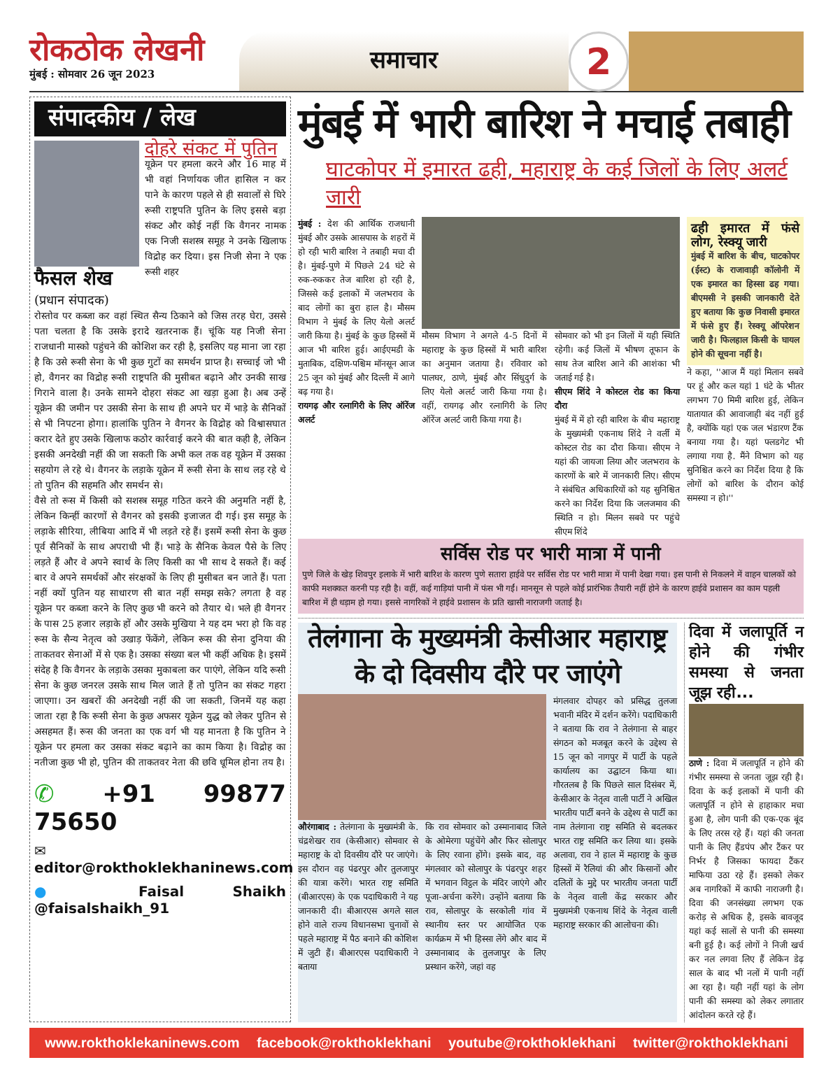रोकठोक लेखनी
मुंबई : सोमवार 26 जून 2023
समाचार
2
संपादकीय / लेख
फैसल शेख
(प्रधान संपादक)
दोहरे संकट में पुतिन
यूक्रेन पर हमला करने और 16 माह में भी वहां निर्णायक जीत हासिल न कर पाने के कारण पहले से ही सवालों से घिरे रूसी राष्ट्रपति पुतिन के लिए इससे बड़ा संकट और कोई नहीं कि वैगनर नामक एक निजी सशस्त्र समूह ने उनके खिलाफ विद्रोह कर दिया। इस निजी सेना ने एक रूसी शहर
रोस्तोव पर कब्जा कर वहां स्थित सैन्य ठिकाने को जिस तरह घेरा, उससे पता चलता है कि उसके इरादे खतरनाक हैं। चूंकि यह निजी सेना राजधानी मास्को पहुंचने की कोशिश कर रही है, इसलिए यह माना जा रहा है कि उसे रूसी सेना के भी कुछ गुटों का समर्थन प्राप्त है। सच्चाई जो भी हो, वैगनर का विद्रोह रूसी राष्ट्रपति की मुसीबत बढ़ाने और उनकी साख गिराने वाला है। उनके सामने दोहरा संकट आ खड़ा हुआ है। अब उन्हें यूक्रेन की जमीन पर उसकी सेना के साथ ही अपने घर में भाड़े के सैनिकों से भी निपटना होगा। हालांकि पुतिन ने वैगनर के विद्रोह को विश्वासघात करार देते हुए उसके खिलाफ कठोर कार्रवाई करने की बात कही है, लेकिन इसकी अनदेखी नहीं की जा सकती कि अभी कल तक वह यूक्रेन में उसका सहयोग ले रहे थे। वैगनर के लड़ाके यूक्रेन में रूसी सेना के साथ लड़ रहे थे तो पुतिन की सहमति और समर्थन से।
वैसे तो रूस में किसी को सशस्त्र समूह गठित करने की अनुमति नहीं है, लेकिन किन्हीं कारणों से वैगनर को इसकी इजाजत दी गई। इस समूह के लड़ाके सीरिया, लीबिया आदि में भी लड़ते रहे हैं। इसमें रूसी सेना के कुछ पूर्व सैनिकों के साथ अपराधी भी हैं। भाड़े के सैनिक केवल पैसे के लिए लड़ते हैं और वे अपने स्वार्थ के लिए किसी का भी साथ दे सकते हैं। कई बार वे अपने समर्थकों और संरक्षकों के लिए ही मुसीबत बन जाते हैं। पता नहीं क्यों पुतिन यह साधारण सी बात नहीं समझ सके? लगता है वह यूक्रेन पर कब्जा करने के लिए कुछ भी करने को तैयार थे। भले ही वैगनर के पास 25 हजार लड़ाके हों और उसके मुखिया ने यह दम भरा हो कि वह रूस के सैन्य नेतृत्व को उखाड़ फेंकेंगे, लेकिन रूस की सेना दुनिया की ताकतवर सेनाओं में से एक है। उसका संख्या बल भी कहीं अधिक है। इसमें संदेह है कि वैगनर के लड़ाके उसका मुकाबला कर पाएंगे, लेकिन यदि रूसी सेना के कुछ जनरल उसके साथ मिल जाते हैं तो पुतिन का संकट गहरा जाएगा। उन खबरों की अनदेखी नहीं की जा सकती, जिनमें यह कहा जाता रहा है कि रूसी सेना के कुछ अफसर यूक्रेन युद्ध को लेकर पुतिन से असहमत हैं। रूस की जनता का एक वर्ग भी यह मानता है कि पुतिन ने यूक्रेन पर हमला कर उसका संकट बढ़ाने का काम किया है। विद्रोह का नतीजा कुछ भी हो, पुतिन की ताकतवर नेता की छवि धूमिल होना तय है।
✆ +91 99877 75650
✉ editor@rokthoklekhaninews.com
● Faisal Shaikh @faisalshaikh_91
मुंबई में भारी बारिश ने मचाई तबाही
घाटकोपर में इमारत ढही, महाराष्ट्र के कई जिलों के लिए अलर्ट जारी
मुंबई : देश की आर्थिक राजधानी मुंबई और उसके आसपास के शहरों में हो रही भारी बारिश ने तबाही मचा दी है। मुंबई-पुणे में पिछले 24 घंटे से रुक-रुककर तेज बारिश हो रही है, जिससे कई इलाकों में जलभराव के बाद लोगों का बुरा हाल है। मौसम विभाग ने मुंबई के लिए येलो अलर्ट जारी किया है। मुंबई के कुछ हिस्सों में आज भी बारिश हुई। आईएमडी के मुताबिक, दक्षिण-पश्चिम मॉनसून आज 25 जून को मुंबई और दिल्ली में आगे बढ़ गया है।
रायगढ़ और रत्नागिरी के लिए ऑरेंज अलर्ट
मौसम विभाग ने अगले 4-5 दिनों में महाराष्ट्र के कुछ हिस्सों में भारी बारिश का अनुमान जताया है। रविवार को पालघर, ठाणे, मुंबई और सिंधुदुर्ग के लिए येलो अलर्ट जारी किया गया है। वहीं, रायगढ़ और रत्नागिरी के लिए ऑरेंज अलर्ट जारी किया गया है।
सोमवार को भी इन जिलों में यही स्थिति रहेगी। कई जिलों में भीषण तूफान के साथ तेज बारिश आने की आशंका भी जताई गई है।
सीएम शिंदे ने कोस्टल रोड का किया दौरा
मुंबई में में हो रही बारिश के बीच महाराष्ट्र के मुख्यमंत्री एकनाथ शिंदे ने वर्ली में कोस्टल रोड का दौरा किया। सीएम ने यहां की जायजा लिया और जलभराव के कारणों के बारे में जानकारी लिए। सीएम ने संबंधित अधिकारियों को यह सुनिश्चित करने का निर्देश दिया कि जलजमाव की स्थिति न हो। मिलन सबवे पर पहुंचे सीएम शिंदे
ढही इमारत में फंसे लोग, रेस्क्यू जारी
मुंबई में बारिश के बीच, घाटकोपर (ईस्ट) के राजावाड़ी कॉलोनी में एक इमारत का हिस्सा ढह गया। बीएमसी ने इसकी जानकारी देते हुए बताया कि कुछ निवासी इमारत में फंसे हुए हैं। रेस्क्यू ऑपरेशन जारी है। फिलहाल किसी के घायल होने की सूचना नहीं है।
ने कहा, ''आज मैं यहां मिलान सबवे पर हूं और कल यहां 1 घंटे के भीतर लगभग 70 मिमी बारिश हुई, लेकिन यातायात की आवाजाही बंद नहीं हुई है, क्योंकि यहां एक जल भंडारण टैंक बनाया गया है। यहां फ्लडगेट भी लगाया गया है. मैंने विभाग को यह सुनिश्चित करने का निर्देश दिया है कि लोगों को बारिश के दौरान कोई समस्या न हो।''
सर्विस रोड पर भारी मात्रा में पानी
पुणे जिले के खेड़ शिवपुर इलाके में भारी बारिश के कारण पुणे सतारा हाईवे पर सर्विस रोड पर भारी मात्रा में पानी देखा गया। इस पानी से निकलने में वाहन चालकों को काफी मशक्कत करनी पड़ रही है। वहीं, कई गाड़ियां पानी में फंस भी गईं। मानसून से पहले कोई प्रारंभिक तैयारी नहीं होने के कारण हाईवे प्रशासन का काम पहली बारिश में ही धड़ाम हो गया। इससे नागरिकों ने हाईवे प्रशासन के प्रति खासी नाराजगी जताई है।
तेलंगाना के मुख्यमंत्री केसीआर महाराष्ट्र के दो दिवसीय दौरे पर जाएंगे
औरंगाबाद : तेलंगाना के मुख्यमंत्री के. चंद्रशेखर राव (केसीआर) सोमवार से महाराष्ट्र के दो दिवसीय दौरे पर जाएंगे। इस दौरान वह पंढरपुर और तुलजापुर की यात्रा करेंगे। भारत राष्ट्र समिति (बीआरएस) के एक पदाधिकारी ने यह जानकारी दी। बीआरएस अगले साल होने वाले राज्य विधानसभा चुनावों से पहले महाराष्ट्र में पैठ बनाने की कोशिश में जुटी हैं। बीआरएस पदाधिकारी ने बताया
कि राव सोमवार को उस्मानाबाद जिले के ओमेरगा पहुंचेंगे और फिर सोलापुर के लिए रवाना होंगे। इसके बाद, वह मंगलवार को सोलापुर के पंढरपुर शहर में भगवान विट्ठल के मंदिर जाएंगे और पूजा-अर्चना करेंगे। उन्होंने बताया कि राव, सोलापुर के सरकोली गांव में स्थानीय स्तर पर आयोजित एक कार्यक्रम में भी हिस्सा लेंगे और बाद में उस्मानाबाद के तुलजापुर के लिए प्रस्थान करेंगे, जहां वह
मंगलवार दोपहर को प्रसिद्ध तुलजा भवानी मंदिर में दर्शन करेंगे। पदाधिकारी ने बताया कि राव ने तेलंगाना से बाहर संगठन को मजबूत करने के उद्देश्य से 15 जून को नागपुर में पार्टी के पहले कार्यालय का उद्घाटन किया था। गौरतलब है कि पिछले साल दिसंबर में, केसीआर के नेतृत्व वाली पार्टी ने अखिल भारतीय पार्टी बनने के उद्देश्य से पार्टी का नाम तेलंगाना राष्ट्र समिति से बदलकर भारत राष्ट्र समिति कर लिया था। इसके अलावा, राव ने हाल में महाराष्ट्र के कुछ हिस्सों में रैलियां की और किसानों और दलितों के मुद्दे पर भारतीय जनता पार्टी के नेतृत्व वाली केंद्र सरकार और मुख्यमंत्री एकनाथ शिंदे के नेतृत्व वाली महाराष्ट्र सरकार की आलोचना की।
दिवा में जलापूर्ति न होने की गंभीर समस्या से जनता जूझ रही...
ठाणे : दिवा में जलापूर्ति न होने की गंभीर समस्या से जनता जूझ रही है। दिवा के कई इलाकों में पानी की जलापूर्ति न होने से हाहाकार मचा हुआ है, लोग पानी की एक-एक बूंद के लिए तरस रहे हैं। यहां की जनता पानी के लिए हैंडपंप और टैंकर पर निर्भर है जिसका फायदा टैंकर माफिया उठा रहे हैं। इसको लेकर अब नागरिकों में काफी नाराजगी है। दिवा की जनसंख्या लगभग एक करोड़ से अधिक है, इसके बावजूद यहां कई सालों से पानी की समस्या बनी हुई है। कई लोगों ने निजी खर्च कर नल लगवा लिए हैं लेकिन डेढ़ साल के बाद भी नलों में पानी नहीं आ रहा है। यही नहीं यहां के लोग पानी की समस्या को लेकर लगातार आंदोलन करते रहे हैं।
www.rokthoklekaninews.com facebook@rokthoklekhani youtube@rokthoklekhani twitter@rokthoklekhani